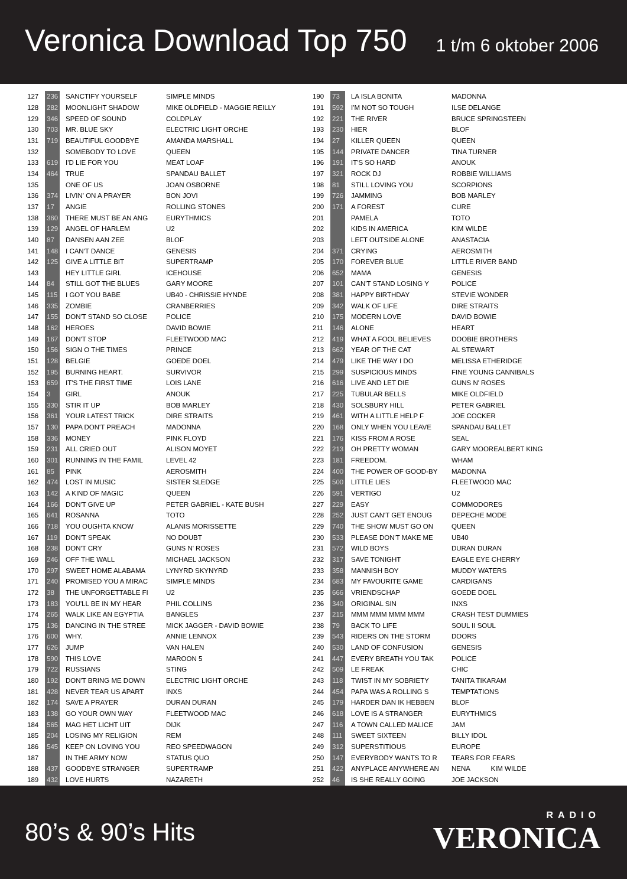Veronica Download Top 750
1 t/m 6 oktober 2006
| 127 | 236 | SANCTIFY YOURSELF | SIMPLE MINDS |
| 128 | 282 | MOONLIGHT SHADOW | MIKE OLDFIELD - MAGGIE REILLY |
| 129 | 346 | SPEED OF SOUND | COLDPLAY |
| 130 | 703 | MR. BLUE SKY | ELECTRIC LIGHT ORCHE |
| 131 | 719 | BEAUTIFUL GOODBYE | AMANDA MARSHALL |
| 132 | | SOMEBODY TO LOVE | QUEEN |
| 133 | 619 | I'D LIE FOR YOU | MEAT LOAF |
| 134 | 464 | TRUE | SPANDAU BALLET |
| 135 | | ONE OF US | JOAN OSBORNE |
| 136 | 374 | LIVIN' ON A PRAYER | BON JOVI |
| 137 | 17 | ANGIE | ROLLING STONES |
| 138 | 360 | THERE MUST BE AN ANG | EURYTHMICS |
| 139 | 129 | ANGEL OF HARLEM | U2 |
| 140 | 87 | DANSEN AAN ZEE | BLOF |
| 141 | 148 | I CAN'T DANCE | GENESIS |
| 142 | 125 | GIVE A LITTLE BIT | SUPERTRAMP |
| 143 | | HEY LITTLE GIRL | ICEHOUSE |
| 144 | 84 | STILL GOT THE BLUES | GARY MOORE |
| 145 | 115 | I GOT YOU BABE | UB40 - CHRISSIE HYNDE |
| 146 | 335 | ZOMBIE | CRANBERRIES |
| 147 | 155 | DON'T STAND SO CLOSE | POLICE |
| 148 | 162 | HEROES | DAVID BOWIE |
| 149 | 167 | DON'T STOP | FLEETWOOD MAC |
| 150 | 156 | SIGN O THE TIMES | PRINCE |
| 151 | 128 | BELGIE | GOEDE DOEL |
| 152 | 195 | BURNING HEART. | SURVIVOR |
| 153 | 659 | IT'S THE FIRST TIME | LOIS LANE |
| 154 | 3 | GIRL | ANOUK |
| 155 | 330 | STIR IT UP | BOB MARLEY |
| 156 | 361 | YOUR LATEST TRICK | DIRE STRAITS |
| 157 | 130 | PAPA DON'T PREACH | MADONNA |
| 158 | 336 | MONEY | PINK FLOYD |
| 159 | 231 | ALL CRIED OUT | ALISON MOYET |
| 160 | 301 | RUNNING IN THE FAMIL | LEVEL 42 |
| 161 | 85 | PINK | AEROSMITH |
| 162 | 474 | LOST IN MUSIC | SISTER SLEDGE |
| 163 | 142 | A KIND OF MAGIC | QUEEN |
| 164 | 166 | DON'T GIVE UP | PETER GABRIEL - KATE BUSH |
| 165 | 641 | ROSANNA | TOTO |
| 166 | 718 | YOU OUGHTA KNOW | ALANIS MORISSETTE |
| 167 | 119 | DON'T SPEAK | NO DOUBT |
| 168 | 238 | DON'T CRY | GUNS N' ROSES |
| 169 | 246 | OFF THE WALL | MICHAEL JACKSON |
| 170 | 297 | SWEET HOME ALABAMA | LYNYRD SKYNYRD |
| 171 | 240 | PROMISED YOU A MIRAC | SIMPLE MINDS |
| 172 | 38 | THE UNFORGETTABLE FI | U2 |
| 173 | 183 | YOU'LL BE IN MY HEAR | PHIL COLLINS |
| 174 | 265 | WALK LIKE AN EGYPTIA | BANGLES |
| 175 | 136 | DANCING IN THE STREE | MICK JAGGER - DAVID BOWIE |
| 176 | 600 | WHY. | ANNIE LENNOX |
| 177 | 626 | JUMP | VAN HALEN |
| 178 | 590 | THIS LOVE | MAROON 5 |
| 179 | 722 | RUSSIANS | STING |
| 180 | 192 | DON'T BRING ME DOWN | ELECTRIC LIGHT ORCHE |
| 181 | 428 | NEVER TEAR US APART | INXS |
| 182 | 174 | SAVE A PRAYER | DURAN DURAN |
| 183 | 138 | GO YOUR OWN WAY | FLEETWOOD MAC |
| 184 | 565 | MAG HET LICHT UIT | DIJK |
| 185 | 204 | LOSING MY RELIGION | REM |
| 186 | 545 | KEEP ON LOVING YOU | REO SPEEDWAGON |
| 187 | | IN THE ARMY NOW | STATUS QUO |
| 188 | 437 | GOODBYE STRANGER | SUPERTRAMP |
| 189 | 432 | LOVE HURTS | NAZARETH |
| 190 | 73 | LA ISLA BONITA | MADONNA |
| 191 | 592 | I'M NOT SO TOUGH | ILSE DELANGE |
| 192 | 221 | THE RIVER | BRUCE SPRINGSTEEN |
| 193 | 230 | HIER | BLOF |
| 194 | 27 | KILLER QUEEN | QUEEN |
| 195 | 144 | PRIVATE DANCER | TINA TURNER |
| 196 | 191 | IT'S SO HARD | ANOUK |
| 197 | 321 | ROCK DJ | ROBBIE WILLIAMS |
| 198 | 81 | STILL LOVING YOU | SCORPIONS |
| 199 | 726 | JAMMING | BOB MARLEY |
| 200 | 171 | A FOREST | CURE |
| 201 | | PAMELA | TOTO |
| 202 | | KIDS IN AMERICA | KIM WILDE |
| 203 | | LEFT OUTSIDE ALONE | ANASTACIA |
| 204 | 371 | CRYING | AEROSMITH |
| 205 | 170 | FOREVER BLUE | LITTLE RIVER BAND |
| 206 | 652 | MAMA | GENESIS |
| 207 | 101 | CAN'T STAND LOSING Y | POLICE |
| 208 | 381 | HAPPY BIRTHDAY | STEVIE WONDER |
| 209 | 342 | WALK OF LIFE | DIRE STRAITS |
| 210 | 175 | MODERN LOVE | DAVID BOWIE |
| 211 | 146 | ALONE | HEART |
| 212 | 419 | WHAT A FOOL BELIEVES | DOOBIE BROTHERS |
| 213 | 662 | YEAR OF THE CAT | AL STEWART |
| 214 | 479 | LIKE THE WAY I DO | MELISSA ETHERIDGE |
| 215 | 299 | SUSPICIOUS MINDS | FINE YOUNG CANNIBALS |
| 216 | 616 | LIVE AND LET DIE | GUNS N' ROSES |
| 217 | 225 | TUBULAR BELLS | MIKE OLDFIELD |
| 218 | 430 | SOLSBURY HILL | PETER GABRIEL |
| 219 | 461 | WITH A LITTLE HELP F | JOE COCKER |
| 220 | 168 | ONLY WHEN YOU LEAVE | SPANDAU BALLET |
| 221 | 176 | KISS FROM A ROSE | SEAL |
| 222 | 213 | OH PRETTY WOMAN | GARY MOOREALBERT KING |
| 223 | 181 | FREEDOM. | WHAM |
| 224 | 400 | THE POWER OF GOOD-BY | MADONNA |
| 225 | 500 | LITTLE LIES | FLEETWOOD MAC |
| 226 | 591 | VERTIGO | U2 |
| 227 | 229 | EASY | COMMODORES |
| 228 | 252 | JUST CAN'T GET ENOUG | DEPECHE MODE |
| 229 | 740 | THE SHOW MUST GO ON | QUEEN |
| 230 | 533 | PLEASE DON'T MAKE ME | UB40 |
| 231 | 572 | WILD BOYS | DURAN DURAN |
| 232 | 317 | SAVE TONIGHT | EAGLE EYE CHERRY |
| 233 | 358 | MANNISH BOY | MUDDY WATERS |
| 234 | 683 | MY FAVOURITE GAME | CARDIGANS |
| 235 | 666 | VRIENDSCHAP | GOEDE DOEL |
| 236 | 340 | ORIGINAL SIN | INXS |
| 237 | 215 | MMM MMM MMM MMM | CRASH TEST DUMMIES |
| 238 | 79 | BACK TO LIFE | SOUL II SOUL |
| 239 | 543 | RIDERS ON THE STORM | DOORS |
| 240 | 530 | LAND OF CONFUSION | GENESIS |
| 241 | 447 | EVERY BREATH YOU TAK | POLICE |
| 242 | 509 | LE FREAK | CHIC |
| 243 | 118 | TWIST IN MY SOBRIETY | TANITA TIKARAM |
| 244 | 454 | PAPA WAS A ROLLING S | TEMPTATIONS |
| 245 | 179 | HARDER DAN IK HEBBEN | BLOF |
| 246 | 618 | LOVE IS A STRANGER | EURYTHMICS |
| 247 | 116 | A TOWN CALLED MALICE | JAM |
| 248 | 111 | SWEET SIXTEEN | BILLY IDOL |
| 249 | 312 | SUPERSTITIOUS | EUROPE |
| 250 | 147 | EVERYBODY WANTS TO R | TEARS FOR FEARS |
| 251 | 422 | ANYPLACE ANYWHERE AN | NENA KIM WILDE |
| 252 | 46 | IS SHE REALLY GOING | JOE JACKSON |
80’s & 90’s Hits
RADIO
VERONICA